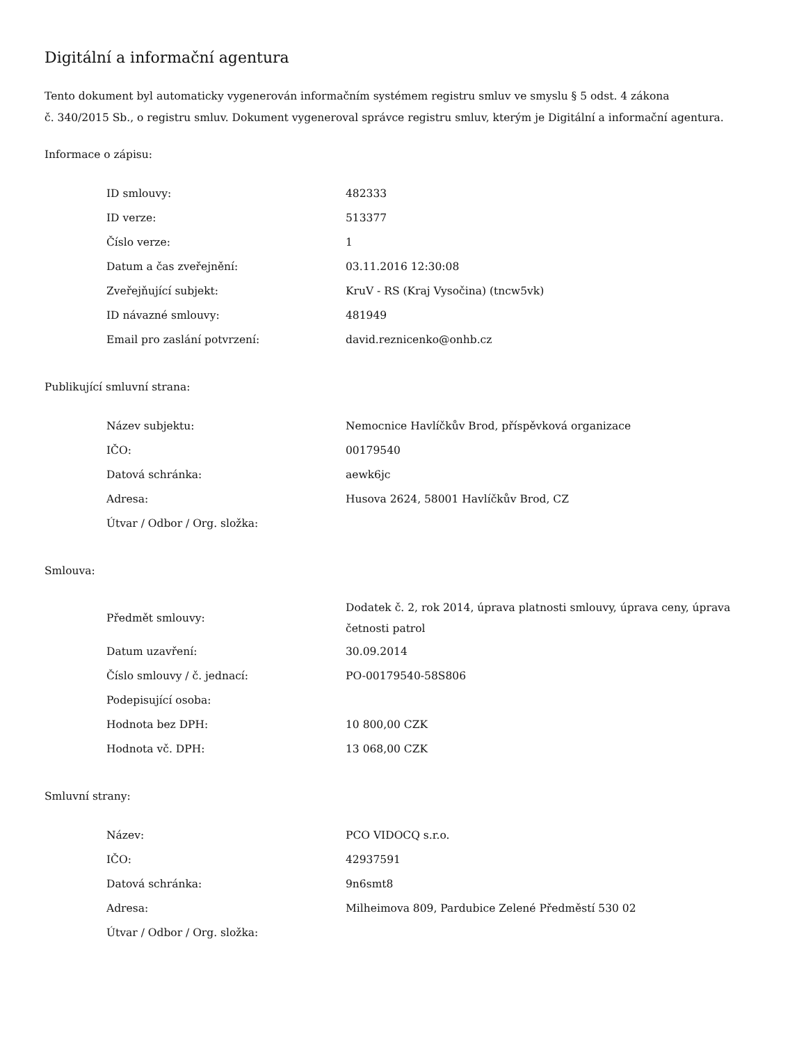Digitální a informační agentura
Tento dokument byl automaticky vygenerován informačním systémem registru smluv ve smyslu § 5 odst. 4 zákona
č. 340/2015 Sb., o registru smluv. Dokument vygeneroval správce registru smluv, kterým je Digitální a informační agentura.
Informace o zápisu:
| ID smlouvy: | 482333 |
| ID verze: | 513377 |
| Číslo verze: | 1 |
| Datum a čas zveřejnění: | 03.11.2016 12:30:08 |
| Zveřejňující subjekt: | KruV - RS (Kraj Vysočina) (tncw5vk) |
| ID návazné smlouvy: | 481949 |
| Email pro zaslání potvrzení: | david.reznicenko@onhb.cz |
Publikující smluvní strana:
| Název subjektu: | Nemocnice Havlíčkův Brod, příspěvková organizace |
| IČO: | 00179540 |
| Datová schránka: | aewk6jc |
| Adresa: | Husova 2624, 58001 Havlíčkův Brod, CZ |
| Útvar / Odbor / Org. složka: | |
Smlouva:
| Předmět smlouvy: | Dodatek č. 2, rok 2014, úprava platnosti smlouvy, úprava ceny, úprava četnosti patrol |
| Datum uzavření: | 30.09.2014 |
| Číslo smlouvy / č. jednací: | PO-00179540-58S806 |
| Podepisující osoba: | |
| Hodnota bez DPH: | 10 800,00 CZK |
| Hodnota vč. DPH: | 13 068,00 CZK |
Smluvní strany:
| Název: | PCO VIDOCQ s.r.o. |
| IČO: | 42937591 |
| Datová schránka: | 9n6smt8 |
| Adresa: | Milheimova 809, Pardubice Zelené Předměstí 530 02 |
| Útvar / Odbor / Org. složka: | |